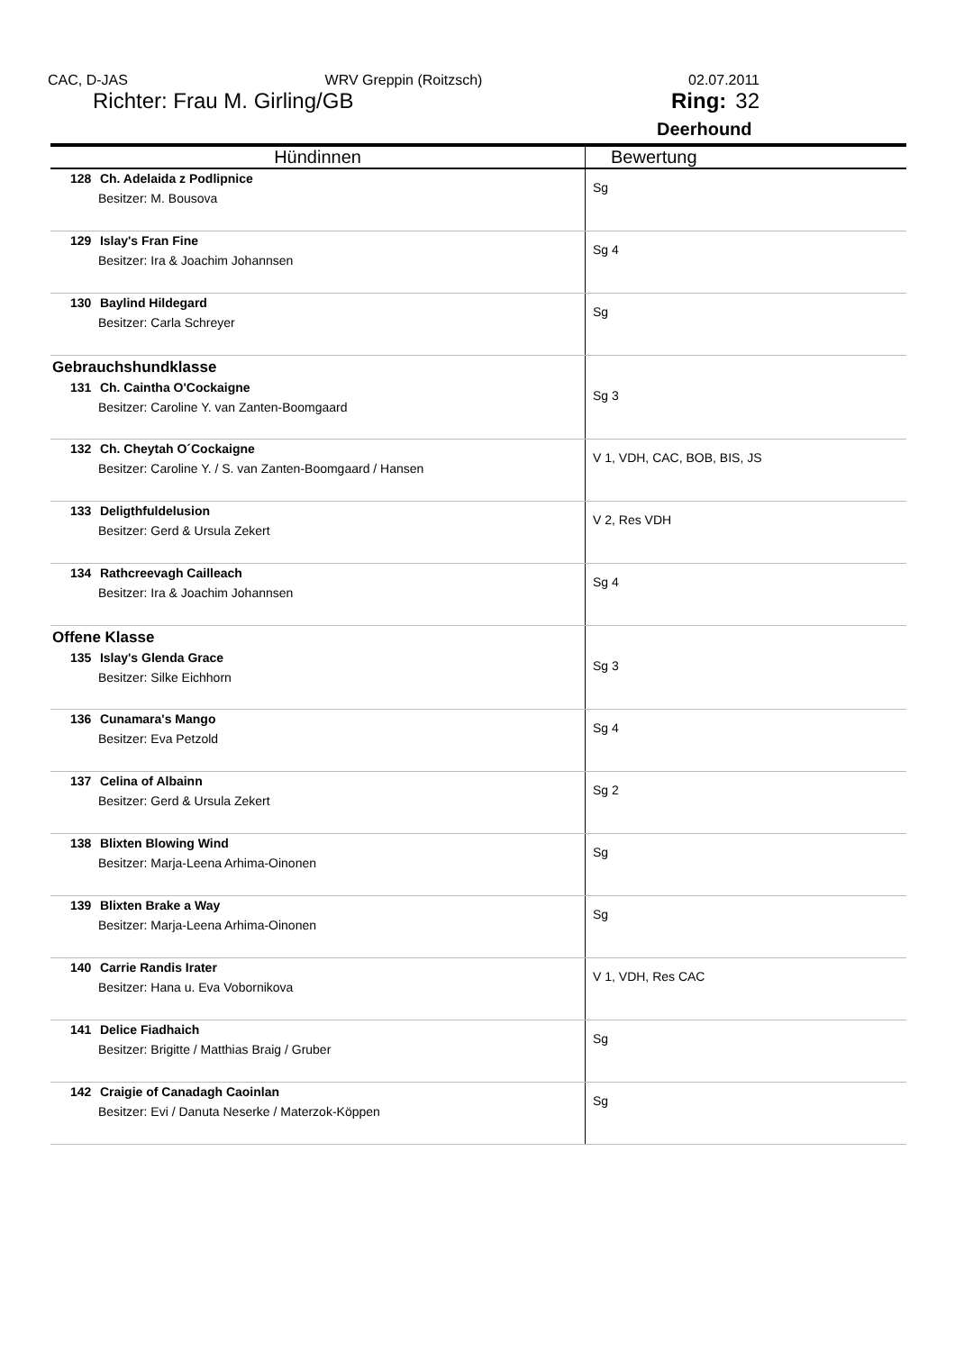CAC, D-JAS WRV Greppin (Roitzsch) 02.07.2011
Richter: Frau M. Girling/GB Ring: 32
Deerhound
| Hündinnen | Bewertung |
| --- | --- |
| 128 Ch. Adelaida z Podlipnice Besitzer: M. Bousova | Sg |
| 129 Islay's Fran Fine Besitzer: Ira & Joachim Johannsen | Sg 4 |
| 130 Baylind Hildegard Besitzer: Carla Schreyer | Sg |
| Gebrauchshundklasse 131 Ch. Caintha O'Cockaigne Besitzer: Caroline Y. van Zanten-Boomgaard | Sg 3 |
| 132 Ch. Cheytah O´Cockaigne Besitzer: Caroline Y. / S. van Zanten-Boomgaard / Hansen | V 1, VDH, CAC, BOB, BIS, JS |
| 133 Deligthfuldelusion Besitzer: Gerd & Ursula Zekert | V 2, Res VDH |
| 134 Rathcreevagh Cailleach Besitzer: Ira & Joachim Johannsen | Sg 4 |
| Offene Klasse 135 Islay's Glenda Grace Besitzer: Silke Eichhorn | Sg 3 |
| 136 Cunamara's Mango Besitzer: Eva Petzold | Sg 4 |
| 137 Celina of Albainn Besitzer: Gerd & Ursula Zekert | Sg 2 |
| 138 Blixten Blowing Wind Besitzer: Marja-Leena Arhima-Oinonen | Sg |
| 139 Blixten Brake a Way Besitzer: Marja-Leena Arhima-Oinonen | Sg |
| 140 Carrie Randis Irater Besitzer: Hana u. Eva Vobornikova | V 1, VDH, Res CAC |
| 141 Delice Fiadhaich Besitzer: Brigitte / Matthias Braig / Gruber | Sg |
| 142 Craigie of Canadagh Caoinlan Besitzer: Evi / Danuta Neserke / Materzok-Köppen | Sg |